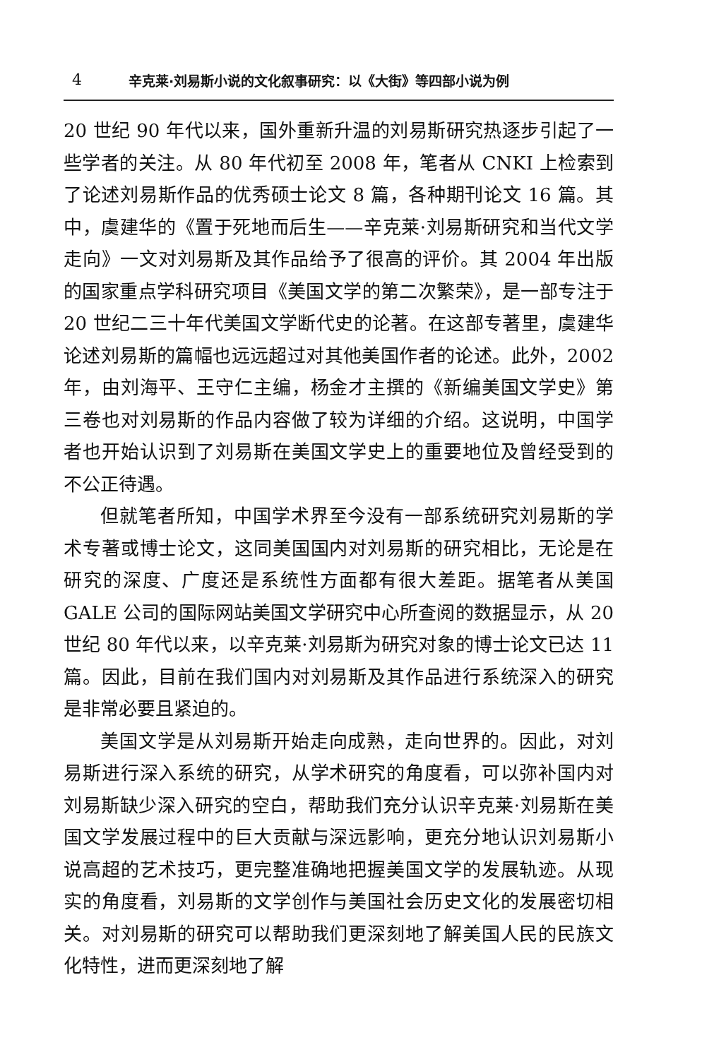4 辛克莱·刘易斯小说的文化叙事研究：以《大街》等四部小说为例
20 世纪 90 年代以来，国外重新升温的刘易斯研究热逐步引起了一些学者的关注。从 80 年代初至 2008 年，笔者从 CNKI 上检索到了论述刘易斯作品的优秀硕士论文 8 篇，各种期刊论文 16 篇。其中，虞建华的《置于死地而后生——辛克莱·刘易斯研究和当代文学走向》一文对刘易斯及其作品给予了很高的评价。其 2004 年出版的国家重点学科研究项目《美国文学的第二次繁荣》，是一部专注于 20 世纪二三十年代美国文学断代史的论著。在这部专著里，虞建华论述刘易斯的篇幅也远远超过对其他美国作者的论述。此外，2002 年，由刘海平、王守仁主编，杨金才主撰的《新编美国文学史》第三卷也对刘易斯的作品内容做了较为详细的介绍。这说明，中国学者也开始认识到了刘易斯在美国文学史上的重要地位及曾经受到的不公正待遇。
但就笔者所知，中国学术界至今没有一部系统研究刘易斯的学术专著或博士论文，这同美国国内对刘易斯的研究相比，无论是在研究的深度、广度还是系统性方面都有很大差距。据笔者从美国 GALE 公司的国际网站美国文学研究中心所查阅的数据显示，从 20 世纪 80 年代以来，以辛克莱·刘易斯为研究对象的博士论文已达 11 篇。因此，目前在我们国内对刘易斯及其作品进行系统深入的研究是非常必要且紧迫的。
美国文学是从刘易斯开始走向成熟，走向世界的。因此，对刘易斯进行深入系统的研究，从学术研究的角度看，可以弥补国内对刘易斯缺少深入研究的空白，帮助我们充分认识辛克莱·刘易斯在美国文学发展过程中的巨大贡献与深远影响，更充分地认识刘易斯小说高超的艺术技巧，更完整准确地把握美国文学的发展轨迹。从现实的角度看，刘易斯的文学创作与美国社会历史文化的发展密切相关。对刘易斯的研究可以帮助我们更深刻地了解美国人民的民族文化特性，进而更深刻地了解